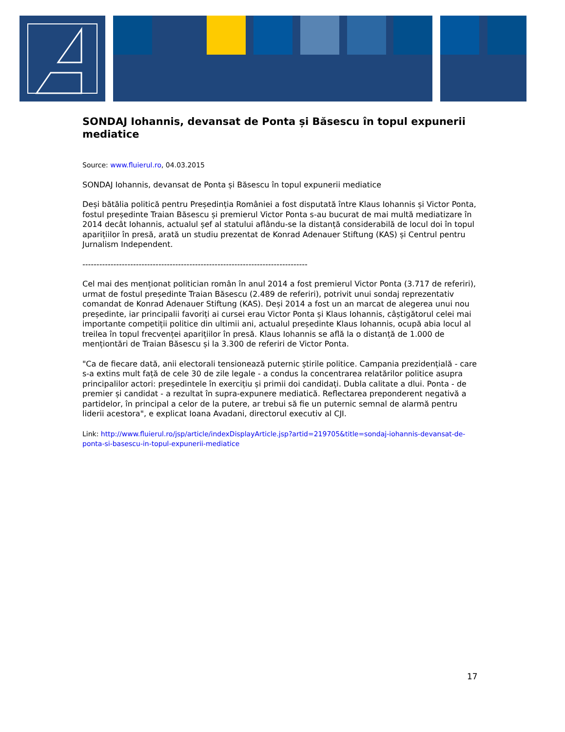SONDAJ Iohannis, devansat de Ponta și Băsescu în topul expunerii mediatice
Source: www.fluierul.ro, 04.03.2015
SONDAJ Iohannis, devansat de Ponta și Băsescu în topul expunerii mediatice
Deși bătălia politică pentru Președinția României a fost disputată între Klaus Iohannis și Victor Ponta, fostul președinte Traian Băsescu și premierul Victor Ponta s-au bucurat de mai multă mediatizare în 2014 decât Iohannis, actualul șef al statului aflându-se la distanță considerabilă de locul doi în topul aparițiilor în presă, arată un studiu prezentat de Konrad Adenauer Stiftung (KAS) și Centrul pentru Jurnalism Independent.
--------------------------------------------------------------------------------
Cel mai des menționat politician român în anul 2014 a fost premierul Victor Ponta (3.717 de referiri), urmat de fostul președinte Traian Băsescu (2.489 de referiri), potrivit unui sondaj reprezentativ comandat de Konrad Adenauer Stiftung (KAS). Deși 2014 a fost un an marcat de alegerea unui nou președinte, iar principalii favoriți ai cursei erau Victor Ponta și Klaus Iohannis, câștigătorul celei mai importante competiții politice din ultimii ani, actualul președinte Klaus Iohannis, ocupă abia locul al treilea în topul frecvenței aparițiilor în presă. Klaus Iohannis se află la o distanță de 1.000 de menționtări de Traian Băsescu și la 3.300 de referiri de Victor Ponta.
"Ca de fiecare dată, anii electorali tensionează puternic știrile politice. Campania prezidențială - care s-a extins mult față de cele 30 de zile legale - a condus la concentrarea relatărilor politice asupra principalilor actori: președintele în exercițiu și primii doi candidați. Dubla calitate a dlui. Ponta - de premier și candidat - a rezultat în supra-expunere mediatică. Reflectarea preponderent negativă a partidelor, în principal a celor de la putere, ar trebui să fie un puternic semnal de alarmă pentru liderii acestora", e explicat Ioana Avadani, directorul executiv al CJI.
Link: http://www.fluierul.ro/jsp/article/indexDisplayArticle.jsp?artid=219705&title=sondaj-iohannis-devansat-de-ponta-si-basescu-in-topul-expunerii-mediatice
17